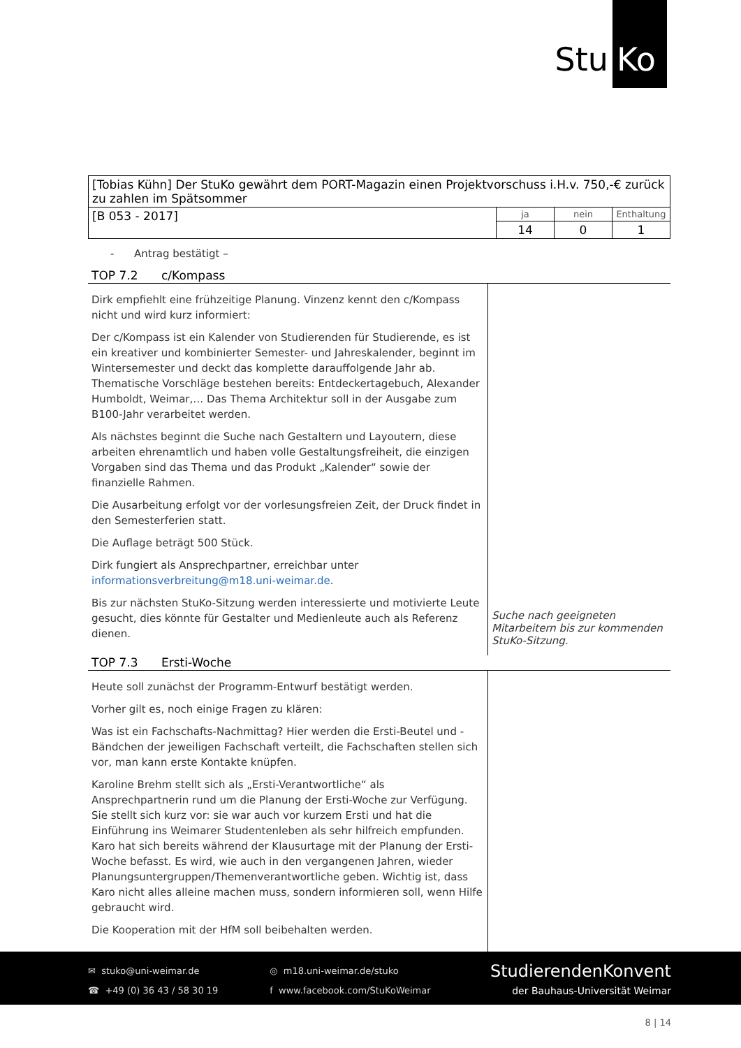Stu Ko
| [Tobias Kühn] Der StuKo gewährt dem PORT-Magazin einen Projektvorschuss i.H.v. 750,-€ zurück zu zahlen im Spätsommer | | | |
| [B 053 - 2017] | ja | nein | Enthaltung |
| | 14 | 0 | 1 |
- Antrag bestätigt –
TOP 7.2 c/Kompass
Dirk empfiehlt eine frühzeitige Planung. Vinzenz kennt den c/Kompass nicht und wird kurz informiert:
Der c/Kompass ist ein Kalender von Studierenden für Studierende, es ist ein kreativer und kombinierter Semester- und Jahreskalender, beginnt im Wintersemester und deckt das komplette darauffolgende Jahr ab. Thematische Vorschläge bestehen bereits: Entdeckertagebuch, Alexander Humboldt, Weimar,… Das Thema Architektur soll in der Ausgabe zum B100-Jahr verarbeitet werden.
Als nächstes beginnt die Suche nach Gestaltern und Layoutern, diese arbeiten ehrenamtlich und haben volle Gestaltungsfreiheit, die einzigen Vorgaben sind das Thema und das Produkt „Kalender“ sowie der finanzielle Rahmen.
Die Ausarbeitung erfolgt vor der vorlesungsfreien Zeit, der Druck findet in den Semesterferien statt.
Die Auflage beträgt 500 Stück.
Dirk fungiert als Ansprechpartner, erreichbar unter informationsverbreitung@m18.uni-weimar.de.
Bis zur nächsten StuKo-Sitzung werden interessierte und motivierte Leute gesucht, dies könnte für Gestalter und Medienleute auch als Referenz dienen.
Suche nach geeigneten Mitarbeitern bis zur kommenden StuKo-Sitzung.
TOP 7.3 Ersti-Woche
Heute soll zunächst der Programm-Entwurf bestätigt werden.
Vorher gilt es, noch einige Fragen zu klären:
Was ist ein Fachschafts-Nachmittag? Hier werden die Ersti-Beutel und -Bändchen der jeweiligen Fachschaft verteilt, die Fachschaften stellen sich vor, man kann erste Kontakte knüpfen.
Karoline Brehm stellt sich als „Ersti-Verantwortliche“ als Ansprechpartnerin rund um die Planung der Ersti-Woche zur Verfügung. Sie stellt sich kurz vor: sie war auch vor kurzem Ersti und hat die Einführung ins Weimarer Studentenleben als sehr hilfreich empfunden. Karo hat sich bereits während der Klausurtage mit der Planung der Ersti-Woche befasst. Es wird, wie auch in den vergangenen Jahren, wieder Planungsuntergruppen/Themenverantwortliche geben. Wichtig ist, dass Karo nicht alles alleine machen muss, sondern informieren soll, wenn Hilfe gebraucht wird.
Die Kooperation mit der HfM soll beibehalten werden.
✉ stuko@uni-weimar.de
☎ +49 (0) 36 43 / 58 30 19
◎ m18.uni-weimar.de/stuko
f www.facebook.com/StuKoWeimar
StudierendenKonvent
der Bauhaus-Universität Weimar
8 | 14